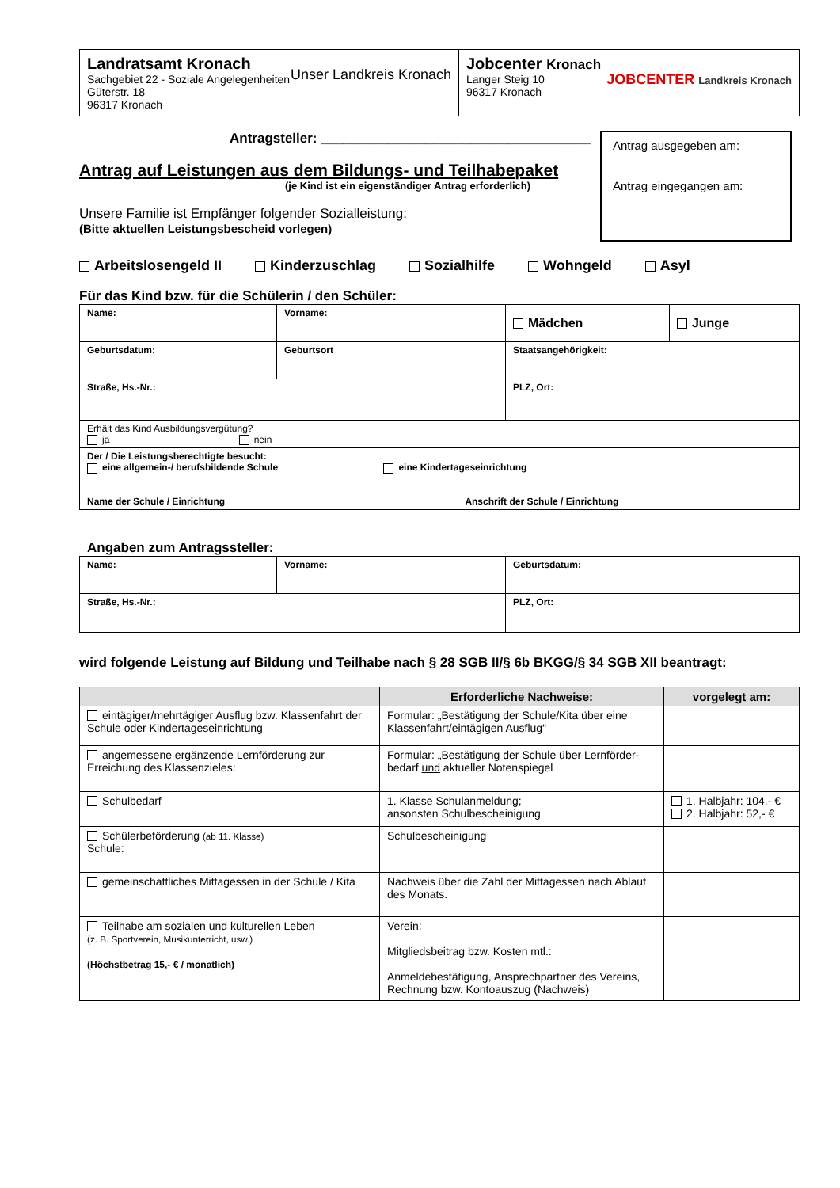| Landratsamt Kronach Sachgebiet 22 - Soziale Angelegenheiten Güterstr. 18 96317 Kronach Unser Landkreis Kronach | Jobcenter Kronach Langer Steig 10 96317 Kronach JOBCENTER Landkreis Kronach |
Antragsteller: ____________________________________
Antrag auf Leistungen aus dem Bildungs- und Teilhabepaket
(je Kind ist ein eigenständiger Antrag erforderlich)
Unsere Familie ist Empfänger folgender Sozialleistung:
(Bitte aktuellen Leistungsbescheid vorlegen)
Antrag ausgegeben am:
Antrag eingegangen am:
Arbeitslosengeld II Kinderzuschlag Sozialhilfe Wohngeld Asyl
Für das Kind bzw. für die Schülerin / den Schüler:
| Name: | Vorname: | Mädchen | Junge |
| Geburtsdatum: | Geburtsort | Staatsangehörigkeit: | |
| Straße, Hs.-Nr.: | | PLZ, Ort: | |
| Erhält das Kind Ausbildungsvergütung? ja nein | | | |
| Der / Die Leistungsberechtigte besucht: eine allgemein-/ berufsbildende Schule eine Kindertageseinrichtung Name der Schule / Einrichtung Anschrift der Schule / Einrichtung | | | |
Angaben zum Antragssteller:
| Name: | Vorname: | Geburtsdatum: |
| Straße, Hs.-Nr.: | | PLZ, Ort: |
wird folgende Leistung auf Bildung und Teilhabe nach § 28 SGB II/§ 6b BKGG/§ 34 SGB XII beantragt:
| | Erforderliche Nachweise: | vorgelegt am: |
| --- | --- | --- |
| eintägiger/mehrtägiger Ausflug bzw. Klassenfahrt der Schule oder Kindertageseinrichtung | Formular: „Bestätigung der Schule/Kita über eine Klassenfahrt/eintägigen Ausflug“ | |
| angemessene ergänzende Lernförderung zur Erreichung des Klassenzieles: | Formular: „Bestätigung der Schule über Lernförder-bedarf und aktueller Notenspiegel | |
| Schulbedarf | 1. Klasse Schulanmeldung; ansonsten Schulbescheinigung | 1. Halbjahr: 104,- € 2. Halbjahr: 52,- € |
| Schülerbeförderung (ab 11. Klasse) Schule: | Schulbescheinigung | |
| gemeinschaftliches Mittagessen in der Schule / Kita | Nachweis über die Zahl der Mittagessen nach Ablauf des Monats. | |
| Teilhabe am sozialen und kulturellen Leben (z. B. Sportverein, Musikunterricht, usw.) (Höchstbetrag 15,- € / monatlich) | Verein: Mitgliedsbeitrag bzw. Kosten mtl.: Anmeldebestätigung, Ansprechpartner des Vereins, Rechnung bzw. Kontoauszug (Nachweis) | |